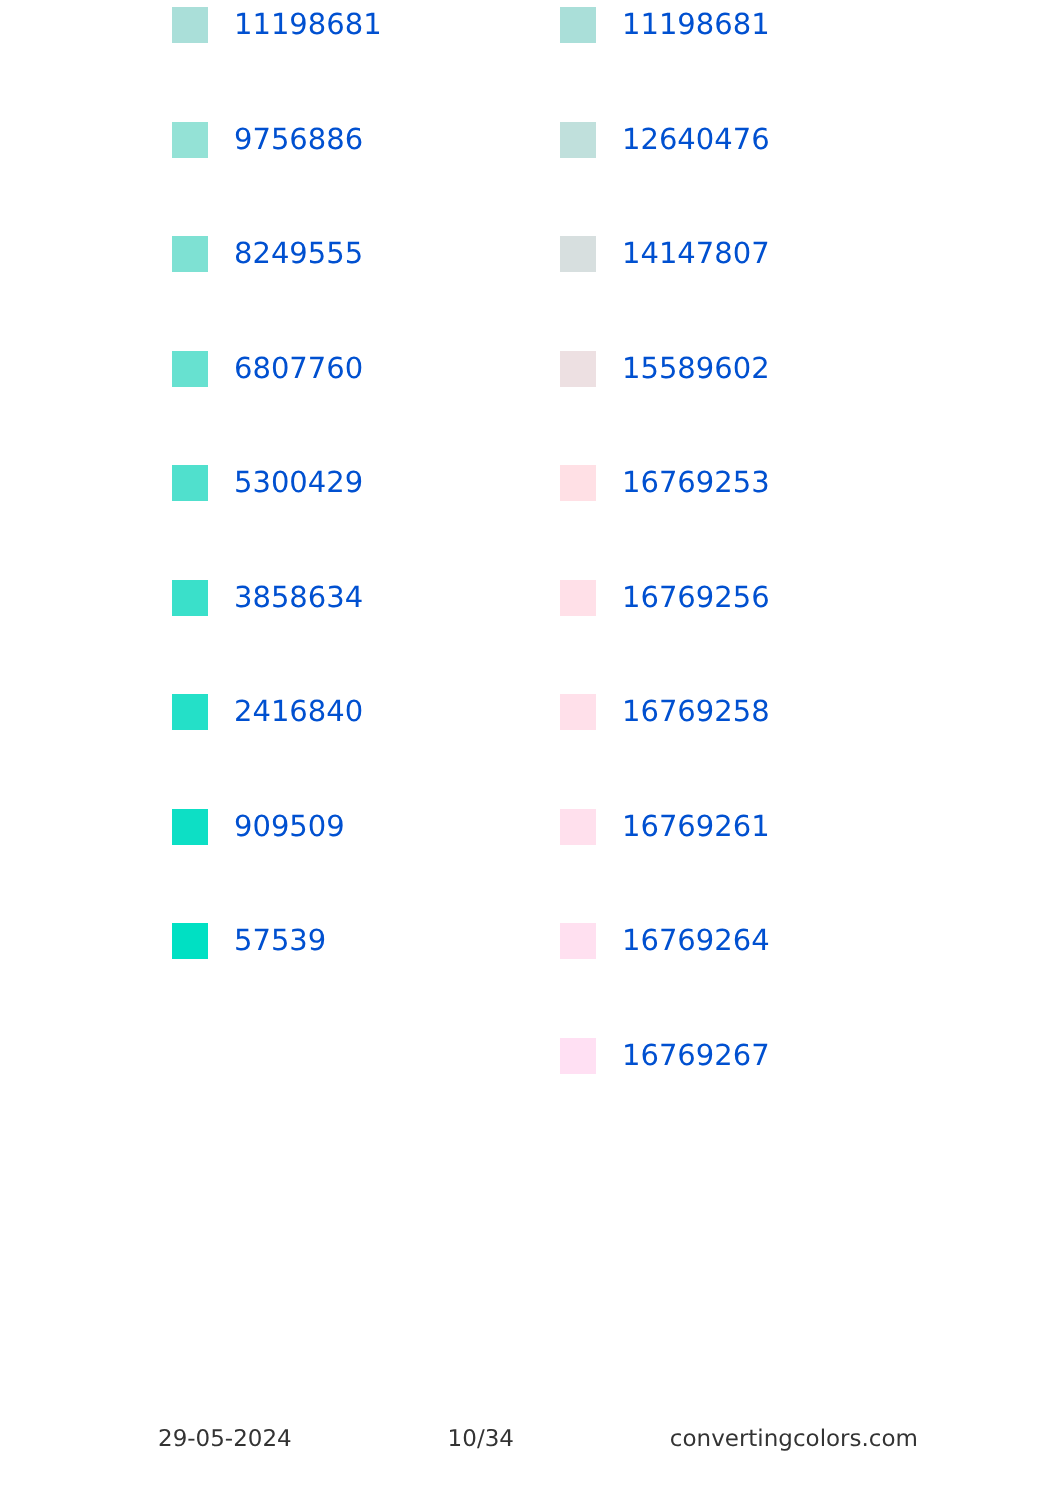11198681
9756886
8249555
6807760
5300429
3858634
2416840
909509
57539
11198681
12640476
14147807
15589602
16769253
16769256
16769258
16769261
16769264
16769267
29-05-2024 10/34 convertingcolors.com